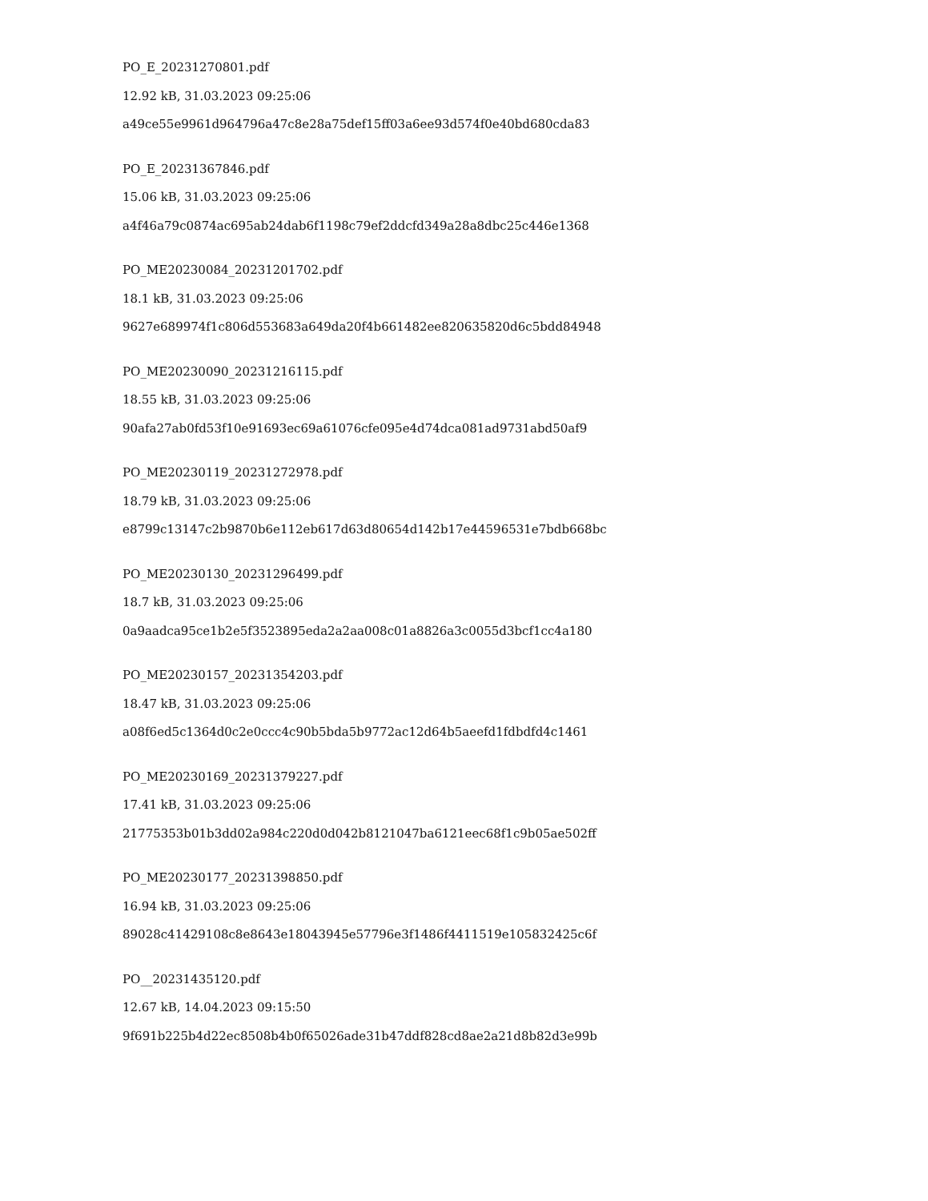PO_E_20231270801.pdf
12.92 kB, 31.03.2023 09:25:06
a49ce55e9961d964796a47c8e28a75def15ff03a6ee93d574f0e40bd680cda83
PO_E_20231367846.pdf
15.06 kB, 31.03.2023 09:25:06
a4f46a79c0874ac695ab24dab6f1198c79ef2ddcfd349a28a8dbc25c446e1368
PO_ME20230084_20231201702.pdf
18.1 kB, 31.03.2023 09:25:06
9627e689974f1c806d553683a649da20f4b661482ee820635820d6c5bdd84948
PO_ME20230090_20231216115.pdf
18.55 kB, 31.03.2023 09:25:06
90afa27ab0fd53f10e91693ec69a61076cfe095e4d74dca081ad9731abd50af9
PO_ME20230119_20231272978.pdf
18.79 kB, 31.03.2023 09:25:06
e8799c13147c2b9870b6e112eb617d63d80654d142b17e44596531e7bdb668bc
PO_ME20230130_20231296499.pdf
18.7 kB, 31.03.2023 09:25:06
0a9aadca95ce1b2e5f3523895eda2a2aa008c01a8826a3c0055d3bcf1cc4a180
PO_ME20230157_20231354203.pdf
18.47 kB, 31.03.2023 09:25:06
a08f6ed5c1364d0c2e0ccc4c90b5bda5b9772ac12d64b5aeefd1fdbdfd4c1461
PO_ME20230169_20231379227.pdf
17.41 kB, 31.03.2023 09:25:06
21775353b01b3dd02a984c220d0d042b8121047ba6121eec68f1c9b05ae502ff
PO_ME20230177_20231398850.pdf
16.94 kB, 31.03.2023 09:25:06
89028c41429108c8e8643e18043945e57796e3f1486f4411519e105832425c6f
PO__20231435120.pdf
12.67 kB, 14.04.2023 09:15:50
9f691b225b4d22ec8508b4b0f65026ade31b47ddf828cd8ae2a21d8b82d3e99b